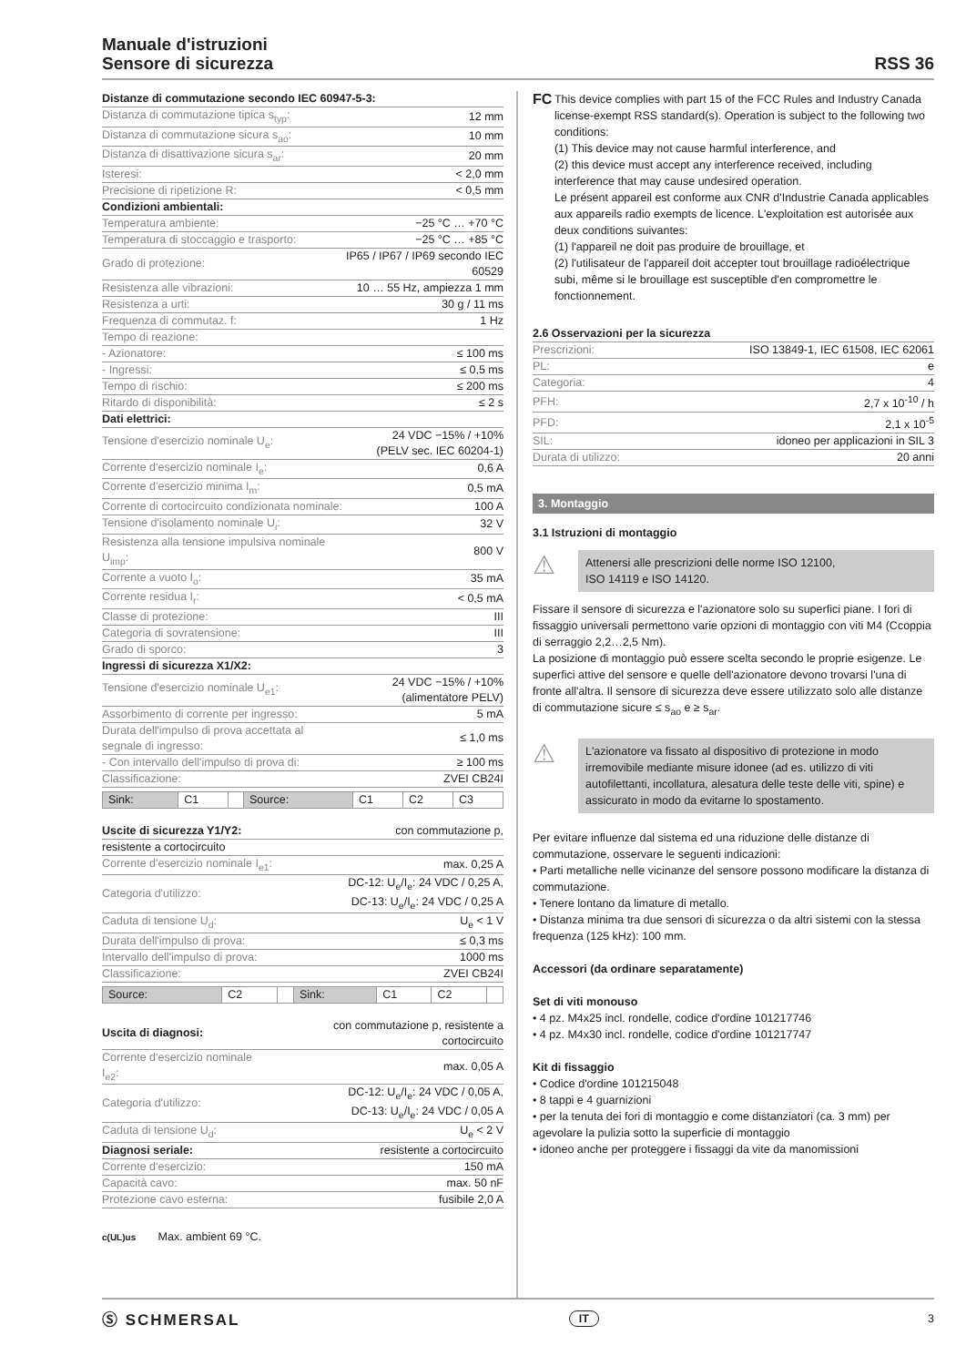Manuale d'istruzioni
Sensore di sicurezza
RSS 36
| Distanze di commutazione secondo IEC 60947-5-3: | |
| Distanza di commutazione tipica s<sub>typ</sub>: | 12 mm |
| Distanza di commutazione sicura s<sub>ao</sub>: | 10 mm |
| Distanza di disattivazione sicura s<sub>ar</sub>: | 20 mm |
| Isteresi: | < 2,0 mm |
| Precisione di ripetizione R: | < 0,5 mm |
| Condizioni ambientali: | |
| Temperatura ambiente: | −25 °C … +70 °C |
| Temperatura di stoccaggio e trasporto: | −25 °C … +85 °C |
| Grado di protezione: | IP65 / IP67 / IP69 secondo IEC 60529 |
| Resistenza alle vibrazioni: | 10 … 55 Hz, ampiezza 1 mm |
| Resistenza a urti: | 30 g / 11 ms |
| Frequenza di commutaz. f: | 1 Hz |
| Tempo di reazione: | |
| - Azionatore: | ≤ 100 ms |
| - Ingressi: | ≤ 0,5 ms |
| Tempo di rischio: | ≤ 200 ms |
| Ritardo di disponibilità: | ≤ 2 s |
| Dati elettrici: | |
| Tensione d'esercizio nominale U<sub>e</sub>: | 24 VDC −15% / +10% (PELV sec. IEC 60204-1) |
| Corrente d'esercizio nominale I<sub>e</sub>: | 0,6 A |
| Corrente d'esercizio minima I<sub>m</sub>: | 0,5 mA |
| Corrente di cortocircuito condizionata nominale: | 100 A |
| Tensione d'isolamento nominale U<sub>i</sub>: | 32 V |
| Resistenza alla tensione impulsiva nominale U<sub>imp</sub>: | 800 V |
| Corrente a vuoto I<sub>o</sub>: | 35 mA |
| Corrente residua I<sub>r</sub>: | < 0,5 mA |
| Classe di protezione: | III |
| Categoria di sovratensione: | III |
| Grado di sporco: | 3 |
| Ingressi di sicurezza X1/X2: | |
| Tensione d'esercizio nominale U<sub>e1</sub>: | 24 VDC −15% / +10% (alimentatore PELV) |
| Assorbimento di corrente per ingresso: | 5 mA |
| Durata dell'impulso di prova accettata al segnale di ingresso: | ≤ 1,0 ms |
| - Con intervallo dell'impulso di prova di: | ≥ 100 ms |
| Classificazione: | ZVEI CB24I |
| Sink: | C1 | | Source: | C1 | C2 | C3 |
| Uscite di sicurezza Y1/Y2: | con commutazione p, |
| resistente a cortocircuito | |
| Corrente d'esercizio nominale I<sub>e1</sub>: | max. 0,25 A |
| Categoria d'utilizzo: | DC-12: U<sub>e</sub>/I<sub>e</sub>: 24 VDC / 0,25 A, DC-13: U<sub>e</sub>/I<sub>e</sub>: 24 VDC / 0,25 A |
| Caduta di tensione U<sub>d</sub>: | U<sub>e</sub> < 1 V |
| Durata dell'impulso di prova: | ≤ 0,3 ms |
| Intervallo dell'impulso di prova: | 1000 ms |
| Classificazione: | ZVEI CB24I |
| Source: | C2 | | Sink: | C1 | C2 | |
| Uscita di diagnosi: | con commutazione p, resistente a cortocircuito |
| Corrente d'esercizio nominale I<sub>e2</sub>: | max. 0,05 A |
| Categoria d'utilizzo: | DC-12: U<sub>e</sub>/I<sub>e</sub>: 24 VDC / 0,05 A, DC-13: U<sub>e</sub>/I<sub>e</sub>: 24 VDC / 0,05 A |
| Caduta di tensione U<sub>d</sub>: | U<sub>e</sub> < 2 V |
| Diagnosi seriale: | resistente a cortocircuito |
| Corrente d'esercizio: | 150 mA |
| Capacità cavo: | max. 50 nF |
| Protezione cavo esterna: | fusibile 2,0 A |
c(UL)us Max. ambient 69 °C.
FC
This device complies with part 15 of the FCC Rules and Industry Canada license-exempt RSS standard(s). Operation is subject to the following two conditions:
(1) This device may not cause harmful interference, and
(2) this device must accept any interference received, including interference that may cause undesired operation.
Le présent appareil est conforme aux CNR d'Industrie Canada applicables aux appareils radio exempts de licence. L'exploitation est autorisée aux deux conditions suivantes:
(1) l'appareil ne doit pas produire de brouillage, et
(2) l'utilisateur de l'appareil doit accepter tout brouillage radioélectrique subi, même si le brouillage est susceptible d'en compromettre le fonctionnement.
| 2.6 Osservazioni per la sicurezza | |
| Prescrizioni: | ISO 13849-1, IEC 61508, IEC 62061 |
| PL: | e |
| Categoria: | 4 |
| PFH: | 2,7 x 10<sup>-10</sup> / h |
| PFD: | 2,1 x 10<sup>-5</sup> |
| SIL: | idoneo per applicazioni in SIL 3 |
| Durata di utilizzo: | 20 anni |
3. Montaggio
3.1 Istruzioni di montaggio
⚠
Attenersi alle prescrizioni delle norme ISO 12100,
ISO 14119 e ISO 14120.
Fissare il sensore di sicurezza e l'azionatore solo su superfici piane. I fori di fissaggio universali permettono varie opzioni di montaggio con viti M4 (Ccoppia di serraggio 2,2…2,5 Nm).
La posizione di montaggio può essere scelta secondo le proprie esigenze. Le superfici attive del sensore e quelle dell'azionatore devono trovarsi l'una di fronte all'altra. Il sensore di sicurezza deve essere utilizzato solo alle distanze di commutazione sicure ≤ s<sub>ao</sub> e ≥ s<sub>ar</sub>.
⚠
L'azionatore va fissato al dispositivo di protezione in modo irremovibile mediante misure idonee (ad es. utilizzo di viti autofilettanti, incollatura, alesatura delle teste delle viti, spine) e assicurato in modo da evitarne lo spostamento.
Per evitare influenze dal sistema ed una riduzione delle distanze di commutazione, osservare le seguenti indicazioni:
• Parti metalliche nelle vicinanze del sensore possono modificare la distanza di commutazione.
• Tenere lontano da limature di metallo.
• Distanza minima tra due sensori di sicurezza o da altri sistemi con la stessa frequenza (125 kHz): 100 mm.
Accessori (da ordinare separatamente)
Set di viti monouso
• 4 pz. M4x25 incl. rondelle, codice d'ordine 101217746
• 4 pz. M4x30 incl. rondelle, codice d'ordine 101217747
Kit di fissaggio
• Codice d'ordine 101215048
• 8 tappi e 4 guarnizioni
• per la tenuta dei fori di montaggio e come distanziatori (ca. 3 mm) per agevolare la pulizia sotto la superficie di montaggio
• idoneo anche per proteggere i fissaggi da vite da manomissioni
Ⓢ SCHMERSAL IT 3